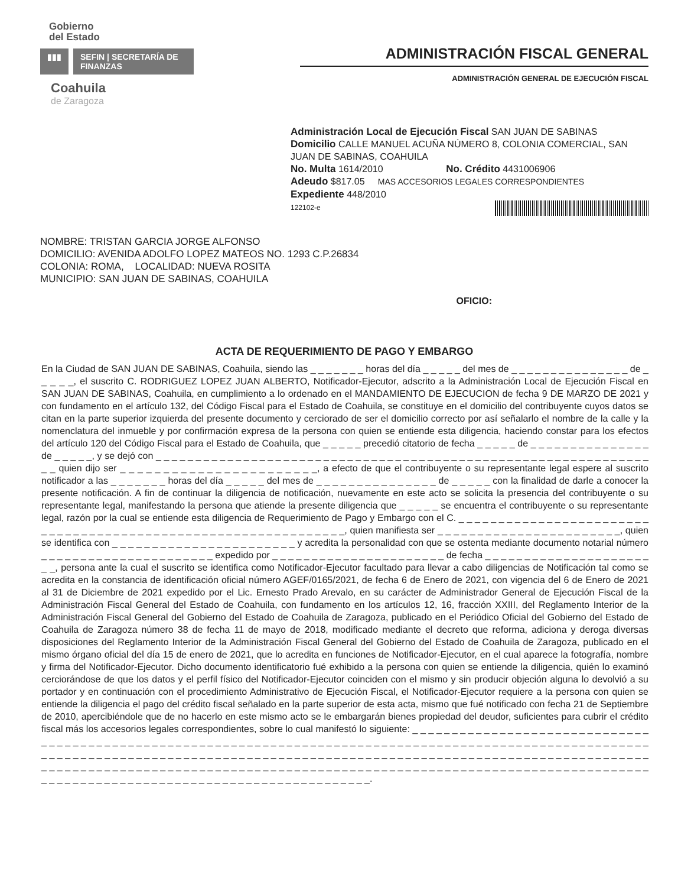Gobierno
del Estado
▮▮▮ SEFIN | SECRETARÍA DE FINANZAS
Coahuila
de Zaragoza
ADMINISTRACIÓN FISCAL GENERAL
ADMINISTRACIÓN GENERAL DE EJECUCIÓN FISCAL
Administración Local de Ejecución Fiscal SAN JUAN DE SABINAS
Domicilio CALLE MANUEL ACUÑA NÚMERO 8, COLONIA COMERCIAL, SAN JUAN DE SABINAS, COAHUILA
No. Multa 1614/2010 No. Crédito 4431006906
Adeudo $817.05 MAS ACCESORIOS LEGALES CORRESPONDIENTES
Expediente 448/2010
122102-e
NOMBRE: TRISTAN GARCIA JORGE ALFONSO
DOMICILIO: AVENIDA ADOLFO LOPEZ MATEOS NO. 1293 C.P.26834
COLONIA: ROMA, LOCALIDAD: NUEVA ROSITA
MUNICIPIO: SAN JUAN DE SABINAS, COAHUILA
OFICIO:
ACTA DE REQUERIMIENTO DE PAGO Y EMBARGO
En la Ciudad de SAN JUAN DE SABINAS, Coahuila, siendo las _ _ _ _ _ _ _ horas del día _ _ _ _ _ del mes de _ _ _ _ _ _ _ _ _ _ _ _ _ _ _ de _ _ _ _ _, el suscrito C. RODRIGUEZ LOPEZ JUAN ALBERTO, Notificador-Ejecutor, adscrito a la Administración Local de Ejecución Fiscal en SAN JUAN DE SABINAS, Coahuila, en cumplimiento a lo ordenado en el MANDAMIENTO DE EJECUCION de fecha 9 DE MARZO DE 2021 y con fundamento en el artículo 132, del Código Fiscal para el Estado de Coahuila, se constituye en el domicilio del contribuyente cuyos datos se citan en la parte superior izquierda del presente documento y cerciorado de ser el domicilio correcto por así señalarlo el nombre de la calle y la nomenclatura del inmueble y por confirmación expresa de la persona con quien se entiende esta diligencia, haciendo constar para los efectos del artículo 120 del Código Fiscal para el Estado de Coahuila, que _ _ _ _ _ precedió citatorio de fecha _ _ _ _ _ de _ _ _ _ _ _ _ _ _ _ _ _ _ _ _ de _ _ _ _ _, y se dejó con _ _ _ _ _ _ _ _ _ _ _ _ _ _ _ _ _ _ _ _ _ _ _ _ _ _ _ _ _ _ _ _ _ _ _ _ _ _ _ _ _ _ _ _ _ _ _ _ _ _ _ _ _ _ _ _ _ _ _ _ _ _ _ _ quien dijo ser _ _ _ _ _ _ _ _ _ _ _ _ _ _ _ _ _ _ _ _ _ _ _, a efecto de que el contribuyente o su representante legal espere al suscrito notificador a las _ _ _ _ _ _ _ horas del día _ _ _ _ _ del mes de _ _ _ _ _ _ _ _ _ _ _ _ _ _ _ de _ _ _ _ _ con la finalidad de darle a conocer la presente notificación. A fin de continuar la diligencia de notificación, nuevamente en este acto se solicita la presencia del contribuyente o su representante legal, manifestando la persona que atiende la presente diligencia que _ _ _ _ _ se encuentra el contribuyente o su representante legal, razón por la cual se entiende esta diligencia de Requerimiento de Pago y Embargo con el C. _ _ _ _ _ _ _ _ _ _ _ _ _ _ _ _ _ _ _ _ _ _ _ _ _ _ _ _ _ _ _ _ _ _ _ _ _ _ _ _ _ _ _ _ _ _ _ _ _ _ _ _ _ _ _ _ _ _ _ _ _ _, quien manifiesta ser _ _ _ _ _ _ _ _ _ _ _ _ _ _ _ _ _ _ _ _ _ _ _, quien se identifica con _ _ _ _ _ _ _ _ _ _ _ _ _ _ _ _ _ _ _ _ _ _ _ y acredita la personalidad con que se ostenta mediante documento notarial número _ _ _ _ _ _ _ _ _ _ _ _ _ _ _ _ _ _ _ _ _ _ expedido por _ _ _ _ _ _ _ _ _ _ _ _ _ _ _ _ _ _ _ _ _ _ de fecha _ _ _ _ _ _ _ _ _ _ _ _ _ _ _ _ _ _ _ _ _ _ _, persona ante la cual el suscrito se identifica como Notificador-Ejecutor facultado para llevar a cabo diligencias de Notificación tal como se acredita en la constancia de identificación oficial número AGEF/0165/2021, de fecha 6 de Enero de 2021, con vigencia del 6 de Enero de 2021 al 31 de Diciembre de 2021 expedido por el Lic. Ernesto Prado Arevalo, en su carácter de Administrador General de Ejecución Fiscal de la Administración Fiscal General del Estado de Coahuila, con fundamento en los artículos 12, 16, fracción XXIII, del Reglamento Interior de la Administración Fiscal General del Gobierno del Estado de Coahuila de Zaragoza, publicado en el Periódico Oficial del Gobierno del Estado de Coahuila de Zaragoza número 38 de fecha 11 de mayo de 2018, modificado mediante el decreto que reforma, adiciona y deroga diversas disposiciones del Reglamento Interior de la Administración Fiscal General del Gobierno del Estado de Coahuila de Zaragoza, publicado en el mismo órgano oficial del día 15 de enero de 2021, que lo acredita en funciones de Notificador-Ejecutor, en el cual aparece la fotografía, nombre y firma del Notificador-Ejecutor. Dicho documento identificatorio fué exhibido a la persona con quien se entiende la diligencia, quién lo examinó cerciorándose de que los datos y el perfil físico del Notificador-Ejecutor coinciden con el mismo y sin producir objeción alguna lo devolvió a su portador y en continuación con el procedimiento Administrativo de Ejecución Fiscal, el Notificador-Ejecutor requiere a la persona con quien se entiende la diligencia el pago del crédito fiscal señalado en la parte superior de esta acta, mismo que fué notificado con fecha 21 de Septiembre de 2010, apercibiéndole que de no hacerlo en este mismo acto se le embargarán bienes propiedad del deudor, suficientes para cubrir el crédito fiscal más los accesorios legales correspondientes, sobre lo cual manifestó lo siguiente: _ _ _ _ _ _ _ _ _ _ _ _ _ _ _ _ _ _ _ _ _ _ _ _ _ _ _ _ _ _ _ _ _ _ _ _ _ _ _ _ _ _ _ _ _ _ _ _ _ _ _ _ _ _ _ _ _ _ _ _ _ _ _ _ _ _ _ _ _ _ _ _ _ _ _ _ _ _ _ _ _ _ _ _ _ _ _ _ _ _ _ _ _ _ _ _ _ _ _ _ _ _ _ _ _ _ _ _ _ _ _ _ _ _ _ _ _ _ _ _ _ _ _ _ _ _ _ _ _ _ _ _ _ _ _ _ _ _ _ _ _ _ _ _ _ _ _ _ _ _ _ _ _ _ _ _ _ _ _ _ _ _ _ _ _ _ _ _ _ _ _ _ _ _ _ _ _ _ _ _ _ _ _ _ _ _ _ _ _ _ _ _ _ _ _ _ _ _ _ _ _ _ _ _ _ _ _ _ _ _ _ _ _ _ _ _ _ _ _ _ _ _ _ _ _ _ _ _ _ _ _ _ _ _ _ _ _ _ _ _ _ _ _ _ _ _ _ _ _ _ _ _ _ _ _ _ _ _ _ _ _ _ _ _ _ _ _ _ _ _ _ _ _ _ _ _ _ _ _ _ _ _ _ _ _ _ _ _ _ _ _ _ _ _ _ _ _ _ _ _ _ _ _.